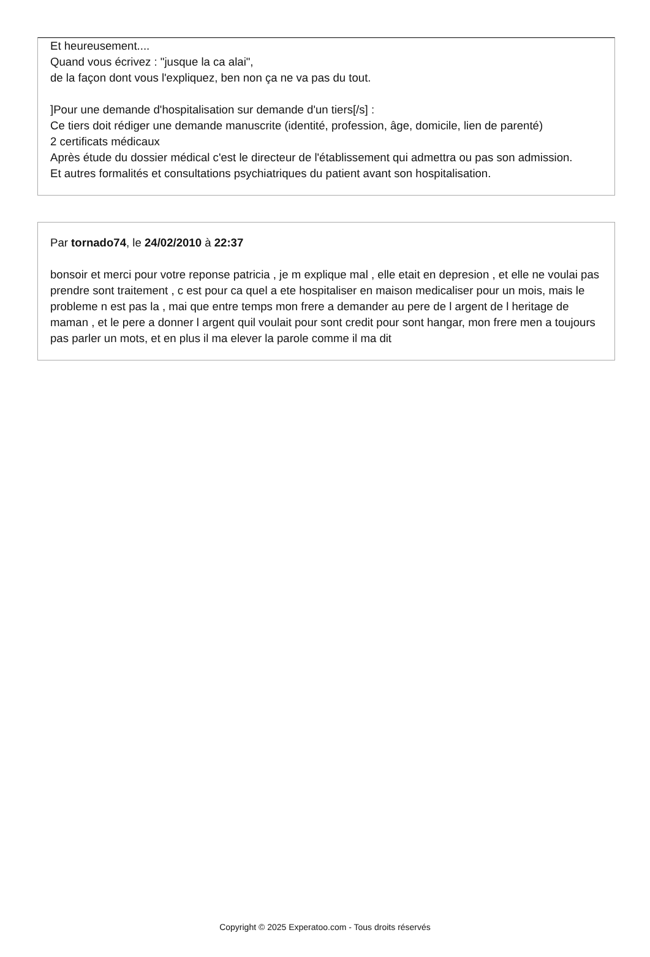Et heureusement....
Quand vous écrivez : "jusque la ca alai",
de la façon dont vous l'expliquez, ben non ça ne va pas du tout.
]Pour une demande d'hospitalisation sur demande d'un tiers[/s] :
Ce tiers doit rédiger une demande manuscrite (identité, profession, âge, domicile, lien de parenté)
2 certificats médicaux
Après étude du dossier médical c'est le directeur de l'établissement qui admettra ou pas son admission.
Et autres formalités et consultations psychiatriques du patient avant son hospitalisation.
Par tornado74, le 24/02/2010 à 22:37
bonsoir et merci pour votre reponse patricia , je m explique mal , elle etait en depresion , et elle ne voulai pas prendre sont traitement , c est pour ca quel a ete hospitaliser en maison medicaliser pour un mois, mais le probleme n est pas la , mai que entre temps mon frere a demander au pere de l argent de l heritage de maman , et le pere a donner l argent quil voulait pour sont credit pour sont hangar, mon frere men a toujours pas parler un mots, et en plus il ma elever la parole comme il ma dit
Copyright © 2025 Experatoo.com - Tous droits réservés